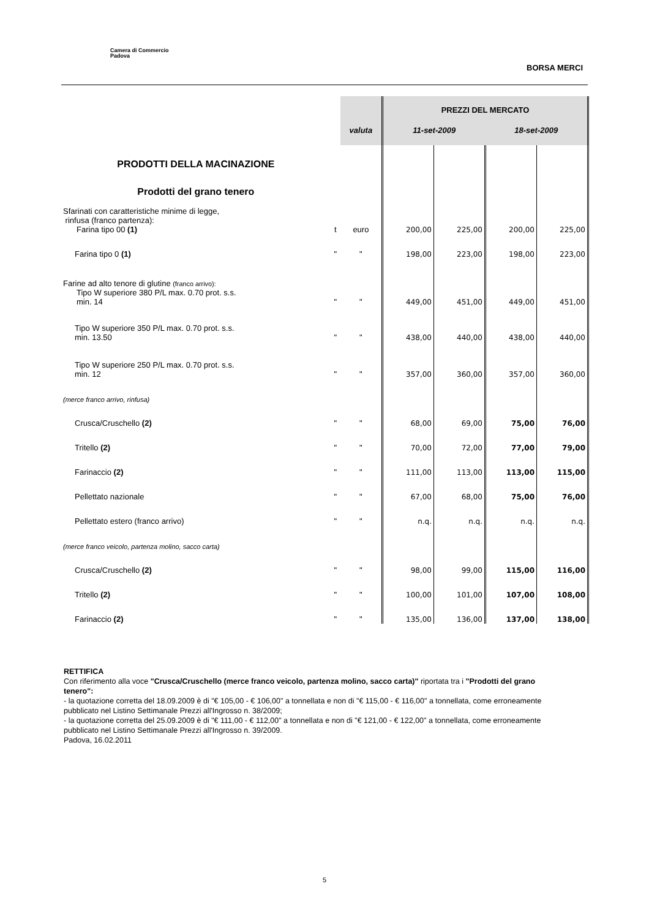Camera di Commercio
Padova
BORSA MERCI
| | | | PREZZI DEL MERCATO | | | |
| | | valuta | 11-set-2009 | | 18-set-2009 | |
| PRODOTTI DELLA MACINAZIONE | | | | | | |
| Prodotti del grano tenero | | | | | | |
| Sfarinati con caratteristiche minime di legge, rinfusa (franco partenza): Farina tipo 00 (1) | t | euro | 200,00 | 225,00 | 200,00 | 225,00 |
| Farina tipo 0 (1) | " | " | 198,00 | 223,00 | 198,00 | 223,00 |
| Farine ad alto tenore di glutine (franco arrivo): Tipo W superiore 380 P/L max. 0.70 prot. s.s. min. 14 | " | " | 449,00 | 451,00 | 449,00 | 451,00 |
| Tipo W superiore 350 P/L max. 0.70 prot. s.s. min. 13.50 | " | " | 438,00 | 440,00 | 438,00 | 440,00 |
| Tipo W superiore 250 P/L max. 0.70 prot. s.s. min. 12 | " | " | 357,00 | 360,00 | 357,00 | 360,00 |
| (merce franco arrivo, rinfusa) | | | | | | |
| Crusca/Cruschello (2) | " | " | 68,00 | 69,00 | 75,00 | 76,00 |
| Tritello (2) | " | " | 70,00 | 72,00 | 77,00 | 79,00 |
| Farinaccio (2) | " | " | 111,00 | 113,00 | 113,00 | 115,00 |
| Pellettato nazionale | " | " | 67,00 | 68,00 | 75,00 | 76,00 |
| Pellettato estero (franco arrivo) | " | " | n.q. | n.q. | n.q. | n.q. |
| (merce franco veicolo, partenza molino, sacco carta) | | | | | | |
| Crusca/Cruschello (2) | " | " | 98,00 | 99,00 | 115,00 | 116,00 |
| Tritello (2) | " | " | 100,00 | 101,00 | 107,00 | 108,00 |
| Farinaccio (2) | " | " | 135,00 | 136,00 | 137,00 | 138,00 |
RETTIFICA
Con riferimento alla voce "Crusca/Cruschello (merce franco veicolo, partenza molino, sacco carta)" riportata tra i "Prodotti del grano tenero":
- la quotazione corretta del 18.09.2009 è di "€ 105,00 - € 106,00" a tonnellata e non di "€ 115,00 - € 116,00" a tonnellata, come erroneamente pubblicato nel Listino Settimanale Prezzi all'Ingrosso n. 38/2009;
- la quotazione corretta del 25.09.2009 è di "€ 111,00 - € 112,00" a tonnellata e non di "€ 121,00 - € 122,00" a tonnellata, come erroneamente pubblicato nel Listino Settimanale Prezzi all'Ingrosso n. 39/2009.
Padova, 16.02.2011
5